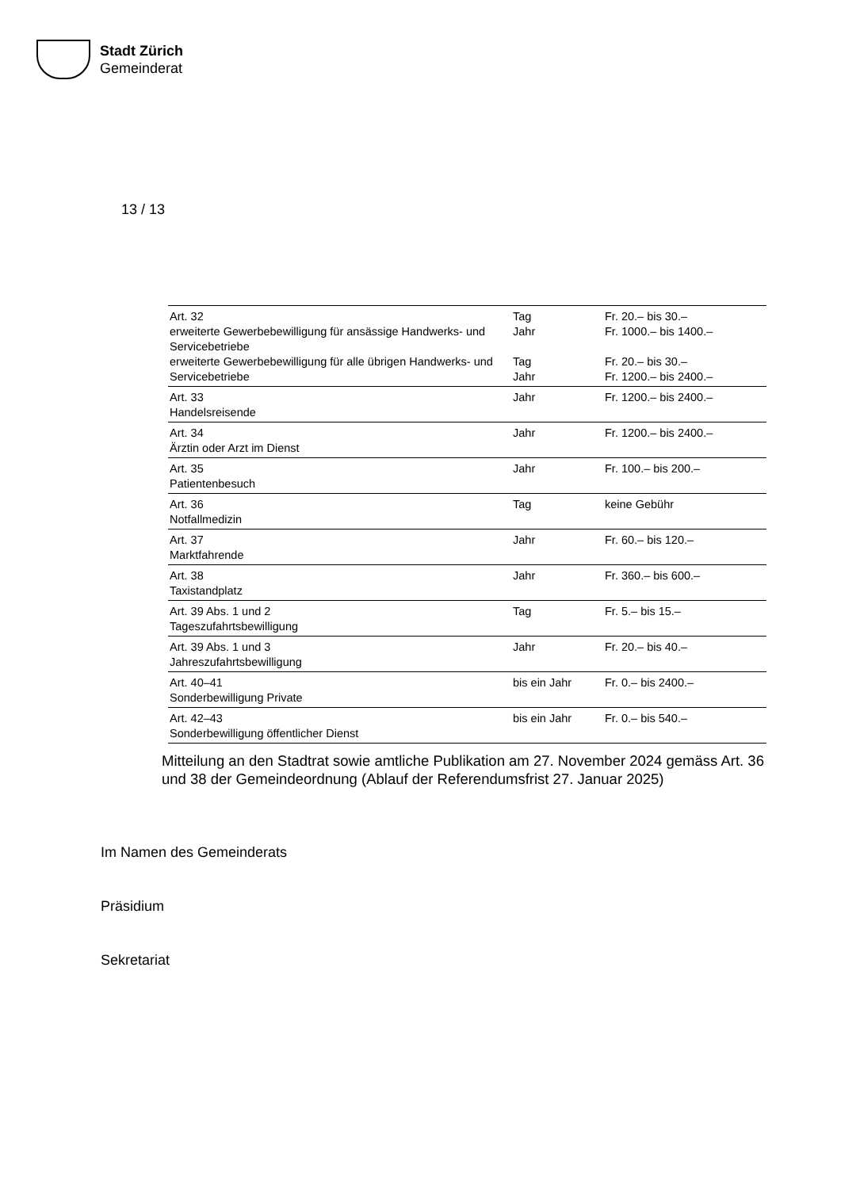Stadt Zürich
Gemeinderat
13 / 13
| Art. 32 erweiterte Gewerbebewilligung für ansässige Handwerks- und Servicebetriebe erweiterte Gewerbebewilligung für alle übrigen Handwerks- und Servicebetriebe | Tag Jahr Tag Jahr | Fr. 20.– bis 30.– Fr. 1000.– bis 1400.– Fr. 20.– bis 30.– Fr. 1200.– bis 2400.– |
| Art. 33 Handelsreisende | Jahr | Fr. 1200.– bis 2400.– |
| Art. 34 Ärztin oder Arzt im Dienst | Jahr | Fr. 1200.– bis 2400.– |
| Art. 35 Patientenbesuch | Jahr | Fr. 100.– bis 200.– |
| Art. 36 Notfallmedizin | Tag | keine Gebühr |
| Art. 37 Marktfahrende | Jahr | Fr. 60.– bis 120.– |
| Art. 38 Taxistandplatz | Jahr | Fr. 360.– bis 600.– |
| Art. 39 Abs. 1 und 2 Tageszufahrtsbewilligung | Tag | Fr. 5.– bis 15.– |
| Art. 39 Abs. 1 und 3 Jahreszufahrtsbewilligung | Jahr | Fr. 20.– bis 40.– |
| Art. 40–41 Sonderbewilligung Private | bis ein Jahr | Fr. 0.– bis 2400.– |
| Art. 42–43 Sonderbewilligung öffentlicher Dienst | bis ein Jahr | Fr. 0.– bis 540.– |
Mitteilung an den Stadtrat sowie amtliche Publikation am 27. November 2024 gemäss Art. 36 und 38 der Gemeindeordnung (Ablauf der Referendumsfrist 27. Januar 2025)
Im Namen des Gemeinderats
Präsidium
Sekretariat